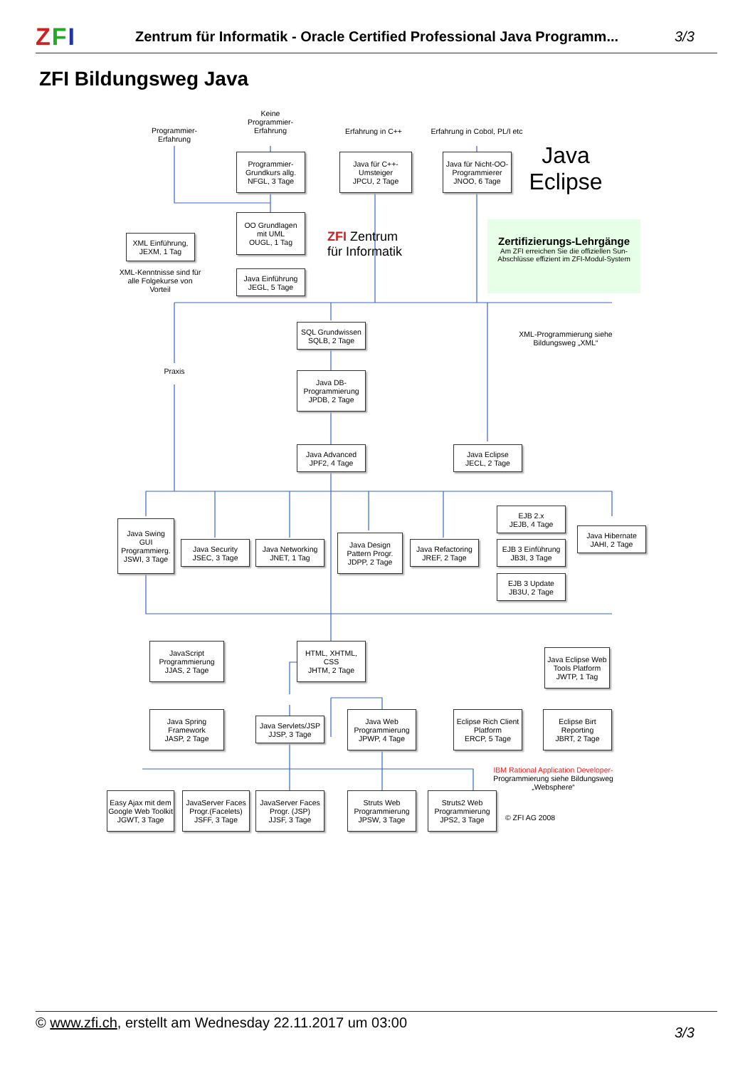ZFI
Zentrum für Informatik - Oracle Certified Professional Java Programm...
3/3
ZFI Bildungsweg Java
Programmier-
Erfahrung
Keine
Programmier-
Erfahrung
Erfahrung in C++
Erfahrung in Cobol, PL/I etc
Programmier-
Grundkurs allg.
NFGL, 3 Tage
Java für C++-
Umsteiger
JPCU, 2 Tage
Java für Nicht-OO-
Programmierer
JNOO, 6 Tage
Java
Eclipse
OO Grundlagen
mit UML
OUGL, 1 Tag
XML Einführung,
JEXM, 1 Tag
ZFI Zentrum
für Informatik
Zertifizierungs-Lehrgänge
Am ZFI erreichen Sie die offiziellen Sun-Abschlüsse effizient im ZFI-Modul-System
XML-Kenntnisse sind für alle Folgekurse von Vorteil
Java Einführung
JEGL, 5 Tage
SQL Grundwissen
SQLB, 2 Tage
XML-Programmierung siehe Bildungsweg „XML“
Praxis
Java DB-
Programmierung
JPDB, 2 Tage
Java Advanced
JPF2, 4 Tage
Java Eclipse
JECL, 2 Tage
Java Swing
GUI
Programmierg.
JSWI, 3 Tage
Java Security
JSEC, 3 Tage
Java Networking
JNET, 1 Tag
Java Design
Pattern Progr.
JDPP, 2 Tage
Java Refactoring
JREF, 2 Tage
EJB 2.x
JEJB, 4 Tage
EJB 3 Einführung
JB3I, 3 Tage
EJB 3 Update
JB3U, 2 Tage
Java Hibernate
JAHI, 2 Tage
JavaScript
Programmierung
JJAS, 2 Tage
HTML, XHTML,
CSS
JHTM, 2 Tage
Java Eclipse Web
Tools Platform
JWTP, 1 Tag
Java Spring
Framework
JASP, 2 Tage
Java Servlets/JSP
JJSP, 3 Tage
Java Web
Programmierung
JPWP, 4 Tage
Eclipse Rich Client
Platform
ERCP, 5 Tage
Eclipse Birt
Reporting
JBRT, 2 Tage
IBM Rational Application Developer- Programmierung siehe Bildungsweg „Websphere“
Easy Ajax mit dem Google Web Toolkit
JGWT, 3 Tage
JavaServer Faces
Progr.(Facelets)
JSFF, 3 Tage
JavaServer Faces
Progr. (JSP)
JJSF, 3 Tage
Struts Web
Programmierung
JPSW, 3 Tage
Struts2 Web
Programmierung
JPS2, 3 Tage
© ZFI AG 2008
© www.zfi.ch, erstellt am Wednesday 22.11.2017 um 03:00
3/3